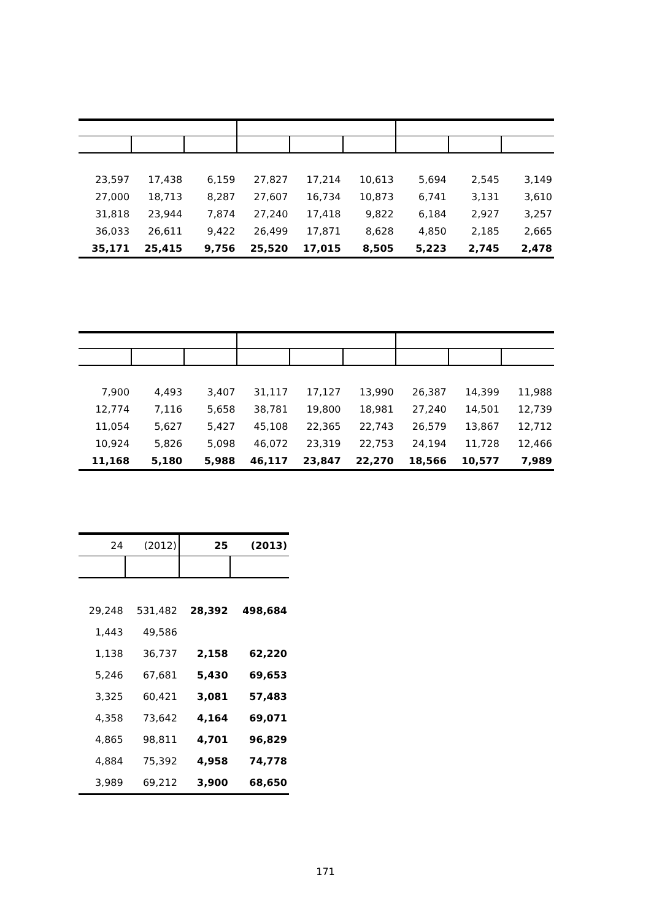| 23,597 | 17,438 | 6,159 | 27,827 | 17,214 | 10,613 | 5,694 | 2,545 | 3,149 |
| 27,000 | 18,713 | 8,287 | 27,607 | 16,734 | 10,873 | 6,741 | 3,131 | 3,610 |
| 31,818 | 23,944 | 7,874 | 27,240 | 17,418 | 9,822 | 6,184 | 2,927 | 3,257 |
| 36,033 | 26,611 | 9,422 | 26,499 | 17,871 | 8,628 | 4,850 | 2,185 | 2,665 |
| 35,171 | 25,415 | 9,756 | 25,520 | 17,015 | 8,505 | 5,223 | 2,745 | 2,478 |
| 7,900 | 4,493 | 3,407 | 31,117 | 17,127 | 13,990 | 26,387 | 14,399 | 11,988 |
| 12,774 | 7,116 | 5,658 | 38,781 | 19,800 | 18,981 | 27,240 | 14,501 | 12,739 |
| 11,054 | 5,627 | 5,427 | 45,108 | 22,365 | 22,743 | 26,579 | 13,867 | 12,712 |
| 10,924 | 5,826 | 5,098 | 46,072 | 23,319 | 22,753 | 24,194 | 11,728 | 12,466 |
| 11,168 | 5,180 | 5,988 | 46,117 | 23,847 | 22,270 | 18,566 | 10,577 | 7,989 |
| 24 | (2012) | 25 | (2013) |
| --- | --- | --- | --- |
| 29,248 | 531,482 | 28,392 | 498,684 |
| 1,443 | 49,586 | | |
| 1,138 | 36,737 | 2,158 | 62,220 |
| 5,246 | 67,681 | 5,430 | 69,653 |
| 3,325 | 60,421 | 3,081 | 57,483 |
| 4,358 | 73,642 | 4,164 | 69,071 |
| 4,865 | 98,811 | 4,701 | 96,829 |
| 4,884 | 75,392 | 4,958 | 74,778 |
| 3,989 | 69,212 | 3,900 | 68,650 |
171